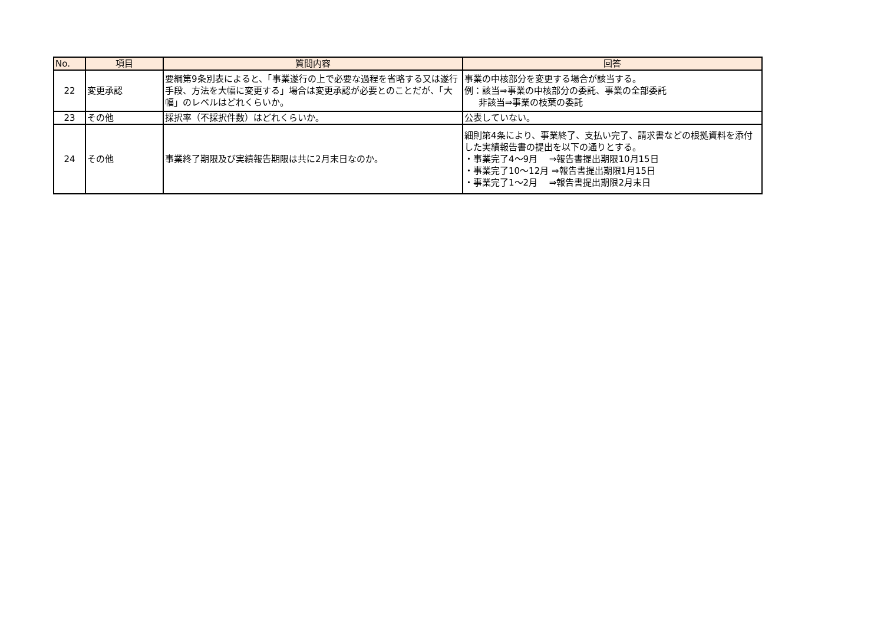| No. | 項目 | 質問内容 | 回答 |
| --- | --- | --- | --- |
| 22 | 変更承認 | 要綱第9条別表によると、「事業遂行の上で必要な過程を省略する又は遂行手段、方法を大幅に変更する」場合は変更承認が必要とのことだが、「大幅」のレベルはどれくらいか。 | 事業の中核部分を変更する場合が該当する。 例：該当⇒事業の中核部分の委託、事業の全部委託 非該当⇒事業の枝葉の委託 |
| 23 | その他 | 採択率（不採択件数）はどれくらいか。 | 公表していない。 |
| 24 | その他 | 事業終了期限及び実績報告期限は共に2月末日なのか。 | 細則第4条により、事業終了、支払い完了、請求書などの根拠資料を添付した実績報告書の提出を以下の通りとする。 ・事業完了4～9月 ⇒報告書提出期限10月15日 ・事業完了10～12月 ⇒報告書提出期限1月15日 ・事業完了1～2月 ⇒報告書提出期限2月末日 |